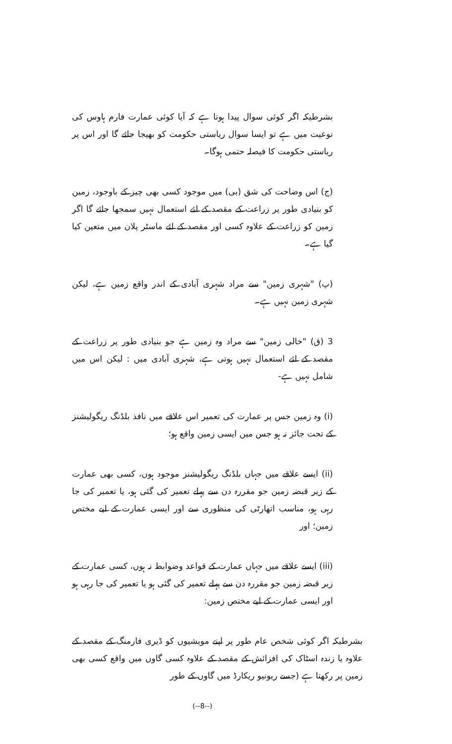بشرطیکہ اگر کوئی سوال پیدا ہوتا ہے کہ آیا کوئی عمارت فارم ہاوس کی نوعیت میں ہے تو ایسا سوال ریاستی حکومت کو بھیجا جائے گا اور اس پر ریاستی حکومت کا فیصلہ حتمی ہوگا۔
(ج) اس وضاحت کی شق (بی) میں موجود کسی بھی چیز کے باوجود، زمین کو بنیادی طور پر زراعت کے مقصد کے لئے استعمال نہیں سمجھا جائے گا اگر زمین کو زراعت کے علاوہ کسی اور مقصد کے لئے ماسٹر پلان میں متعین کیا گیا ہے۔
(پ) "شہری زمین" سے مراد شہری آبادی کے اندر واقع زمین ہے، لیکن شہری زمین نہیں ہے۔
3 (ق) "خالی زمین" سے مراد وہ زمین ہے جو بنیادی طور پر زراعت کے مقصد کے لئے استعمال نہیں ہوتی ہے، شہری آبادی میں : لیکن اس میں شامل نہیں ہے-
(i) وہ زمین جس پر عمارت کی تعمیر اس علاقے میں نافذ بلڈنگ ریگولیشنز کے تحت جائز نہ ہو جس میں ایسی زمین واقع ہو؛
(ii) ایسے علاقے میں جہاں بلڈنگ ریگولیشنز موجود ہوں، کسی بھی عمارت کے زیر قبضہ زمین جو مقررہ دن سے پہلے تعمیر کی گئی ہو، یا تعمیر کی جا رہی ہو، مناسب اتھارٹی کی منظوری سے اور ایسی عمارت کے لیے مختص زمین؛ اور
(iii) ایسے علاقے میں جہاں عمارت کے قواعد وضوابط نہ ہوں، کسی عمارت کے زیر قبضہ زمین جو مقررہ دن سے پہلے تعمیر کی گئی ہو یا تعمیر کی جا رہی ہو اور ایسی عمارت کے لیے مختص زمین:
بشرطیکہ اگر کوئی شخص عام طور پر اپنے مویشیوں کو ڈیری فارمنگ کے مقصد کے علاوہ یا زندہ اسٹاک کی افزائش کے مقصد کے علاوہ کسی گاوں میں واقع کسی بھی زمین پر رکھتا ہے (جسے ریونیو ریکارڈ میں گاوں کے طور
(--8--)